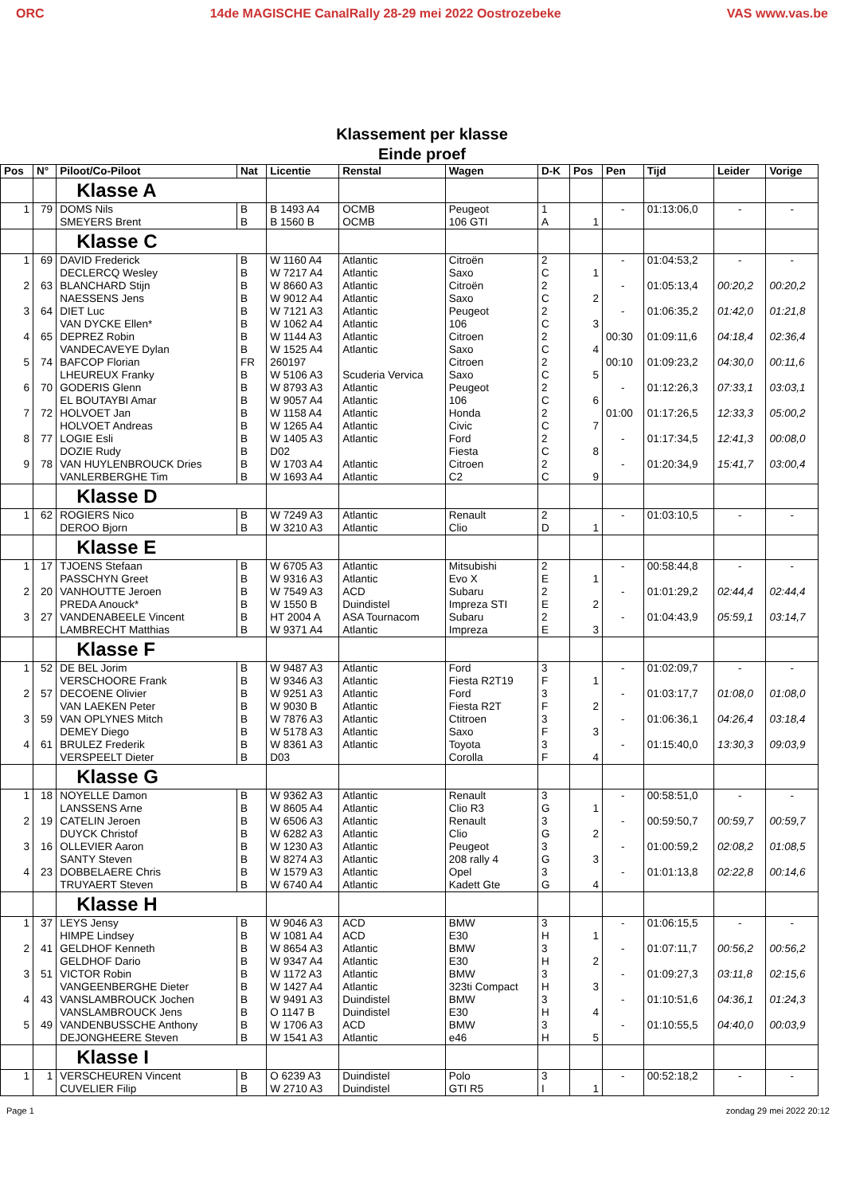ORC 14de MAGISCHE CanalRally 28-29 mei 2022 Oostrozebeke
VAS www.vas.be
Klassement per klasse
Einde proef
| Pos | N° | Piloot/Co-Piloot | Nat | Licentie | Renstal | Wagen | D-K | Pos | Pen | Tijd | Leider | Vorige |
| --- | --- | --- | --- | --- | --- | --- | --- | --- | --- | --- | --- | --- |
| | | Klasse A | | | | | | | | | | |
| 1 | 79 | DOMS Nils SMEYERS Brent | B B | B 1493 A4 B 1560 B | OCMB OCMB | Peugeot 106 GTI | 1 A | 1 | - | 01:13:06,0 | - | - |
| | | Klasse C | | | | | | | | | | |
| 1 | 69 | DAVID Frederick DECLERCQ Wesley | B B | W 1160 A4 W 7217 A4 | Atlantic Atlantic | Citroën Saxo | 2 C | 1 | - | 01:04:53,2 | - | - |
| 2 | 63 | BLANCHARD Stijn NAESSENS Jens | B B | W 8660 A3 W 9012 A4 | Atlantic Atlantic | Citroën Saxo | 2 C | 2 | - | 01:05:13,4 | 00:20,2 | 00:20,2 |
| 3 | 64 | DIET Luc VAN DYCKE Ellen* | B B | W 7121 A3 W 1062 A4 | Atlantic Atlantic | Peugeot 106 | 2 C | 3 | - | 01:06:35,2 | 01:42,0 | 01:21,8 |
| 4 | 65 | DEPREZ Robin VANDECAVEYE Dylan | B B | W 1144 A3 W 1525 A4 | Atlantic Atlantic | Citroen Saxo | 2 C | 4 | 00:30 | 01:09:11,6 | 04:18,4 | 02:36,4 |
| 5 | 74 | BAFCOP Florian LHEUREUX Franky | FR B | 260197 W 5106 A3 | Scuderia Vervica | Citroen Saxo | 2 C | 5 | 00:10 | 01:09:23,2 | 04:30,0 | 00:11,6 |
| 6 | 70 | GODERIS Glenn EL BOUTAYBI Amar | B B | W 8793 A3 W 9057 A4 | Atlantic Atlantic | Peugeot 106 | 2 C | 6 | - | 01:12:26,3 | 07:33,1 | 03:03,1 |
| 7 | 72 | HOLVOET Jan HOLVOET Andreas | B B | W 1158 A4 W 1265 A4 | Atlantic Atlantic | Honda Civic | 2 C | 7 | 01:00 | 01:17:26,5 | 12:33,3 | 05:00,2 |
| 8 | 77 | LOGIE Esli DOZIE Rudy | B B | W 1405 A3 D02 | Atlantic | Ford Fiesta | 2 C | 8 | - | 01:17:34,5 | 12:41,3 | 00:08,0 |
| 9 | 78 | VAN HUYLENBROUCK Dries VANLERBERGHE Tim | B B | W 1703 A4 W 1693 A4 | Atlantic Atlantic | Citroen C2 | 2 C | 9 | - | 01:20:34,9 | 15:41,7 | 03:00,4 |
| | | Klasse D | | | | | | | | | | |
| 1 | 62 | ROGIERS Nico DEROO Bjorn | B B | W 7249 A3 W 3210 A3 | Atlantic Atlantic | Renault Clio | 2 D | 1 | - | 01:03:10,5 | - | - |
| | | Klasse E | | | | | | | | | | |
| 1 | 17 | TJOENS Stefaan PASSCHYN Greet | B B | W 6705 A3 W 9316 A3 | Atlantic Atlantic | Mitsubishi Evo X | 2 E | 1 | - | 00:58:44,8 | - | - |
| 2 | 20 | VANHOUTTE Jeroen PREDA Anouck* | B B | W 7549 A3 W 1550 B | ACD Duindistel | Subaru Impreza STI | 2 E | 2 | - | 01:01:29,2 | 02:44,4 | 02:44,4 |
| 3 | 27 | VANDENABEELE Vincent LAMBRECHT Matthias | B B | HT 2004 A W 9371 A4 | ASA Tournacom Atlantic | Subaru Impreza | 2 E | 3 | - | 01:04:43,9 | 05:59,1 | 03:14,7 |
| | | Klasse F | | | | | | | | | | |
| 1 | 52 | DE BEL Jorim VERSCHOORE Frank | B B | W 9487 A3 W 9346 A3 | Atlantic Atlantic | Ford Fiesta R2T19 | 3 F | 1 | - | 01:02:09,7 | - | - |
| 2 | 57 | DECOENE Olivier VAN LAEKEN Peter | B B | W 9251 A3 W 9030 B | Atlantic Atlantic | Ford Fiesta R2T | 3 F | 2 | - | 01:03:17,7 | 01:08,0 | 01:08,0 |
| 3 | 59 | VAN OPLYNES Mitch DEMEY Diego | B B | W 7876 A3 W 5178 A3 | Atlantic Atlantic | Ctitroen Saxo | 3 F | 3 | - | 01:06:36,1 | 04:26,4 | 03:18,4 |
| 4 | 61 | BRULEZ Frederik VERSPEELT Dieter | B B | W 8361 A3 D03 | Atlantic | Toyota Corolla | 3 F | 4 | - | 01:15:40,0 | 13:30,3 | 09:03,9 |
| | | Klasse G | | | | | | | | | | |
| 1 | 18 | NOYELLE Damon LANSSENS Arne | B B | W 9362 A3 W 8605 A4 | Atlantic Atlantic | Renault Clio R3 | 3 G | 1 | - | 00:58:51,0 | - | - |
| 2 | 19 | CATELIN Jeroen DUYCK Christof | B B | W 6506 A3 W 6282 A3 | Atlantic Atlantic | Renault Clio | 3 G | 2 | - | 00:59:50,7 | 00:59,7 | 00:59,7 |
| 3 | 16 | OLLEVIER Aaron SANTY Steven | B B | W 1230 A3 W 8274 A3 | Atlantic Atlantic | Peugeot 208 rally 4 | 3 G | 3 | - | 01:00:59,2 | 02:08,2 | 01:08,5 |
| 4 | 23 | DOBBELAERE Chris TRUYAERT Steven | B B | W 1579 A3 W 6740 A4 | Atlantic Atlantic | Opel Kadett Gte | 3 G | 4 | - | 01:01:13,8 | 02:22,8 | 00:14,6 |
| | | Klasse H | | | | | | | | | | |
| 1 | 37 | LEYS Jensy HIMPE Lindsey | B B | W 9046 A3 W 1081 A4 | ACD ACD | BMW E30 | 3 H | 1 | - | 01:06:15,5 | - | - |
| 2 | 41 | GELDHOF Kenneth GELDHOF Dario | B B | W 8654 A3 W 9347 A4 | Atlantic Atlantic | BMW E30 | 3 H | 2 | - | 01:07:11,7 | 00:56,2 | 00:56,2 |
| 3 | 51 | VICTOR Robin VANGEENBERGHE Dieter | B B | W 1172 A3 W 1427 A4 | Atlantic Atlantic | BMW 323ti Compact | 3 H | 3 | - | 01:09:27,3 | 03:11,8 | 02:15,6 |
| 4 | 43 | VANSLAMBROUCK Jochen VANSLAMBROUCK Jens | B B | W 9491 A3 O 1147 B | Duindistel Duindistel | BMW E30 | 3 H | 4 | - | 01:10:51,6 | 04:36,1 | 01:24,3 |
| 5 | 49 | VANDENBUSSCHE Anthony DEJONGHEERE Steven | B B | W 1706 A3 W 1541 A3 | ACD Atlantic | BMW e46 | 3 H | 5 | - | 01:10:55,5 | 04:40,0 | 00:03,9 |
| | | Klasse I | | | | | | | | | | |
| 1 | 1 | VERSCHEUREN Vincent CUVELIER Filip | B B | O 6239 A3 W 2710 A3 | Duindistel Duindistel | Polo GTI R5 | 3 I | 1 | - | 00:52:18,2 | - | - |
Page 1 zondag 29 mei 2022 20:12